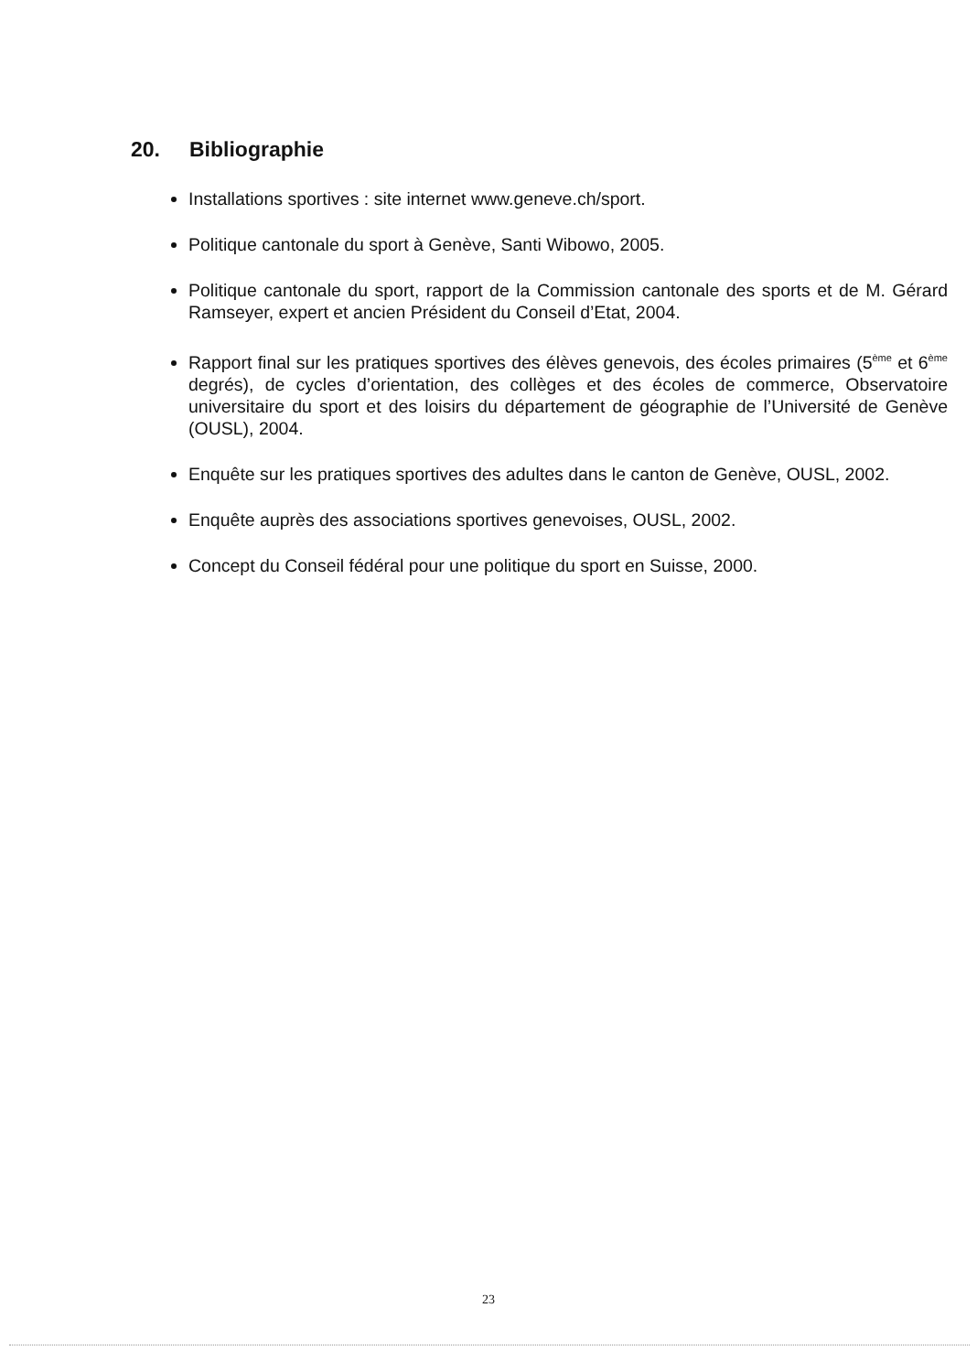20. Bibliographie
Installations sportives : site internet www.geneve.ch/sport.
Politique cantonale du sport à Genève, Santi Wibowo, 2005.
Politique cantonale du sport, rapport de la Commission cantonale des sports et de M. Gérard Ramseyer, expert et ancien Président du Conseil d’Etat, 2004.
Rapport final sur les pratiques sportives des élèves genevois, des écoles primaires (5<sup>ème</sup> et 6<sup>ème</sup> degrés), de cycles d’orientation, des collèges et des écoles de commerce, Observatoire universitaire du sport et des loisirs du département de géographie de l’Université de Genève (OUSL), 2004.
Enquête sur les pratiques sportives des adultes dans le canton de Genève, OUSL, 2002.
Enquête auprès des associations sportives genevoises, OUSL, 2002.
Concept du Conseil fédéral pour une politique du sport en Suisse, 2000.
23